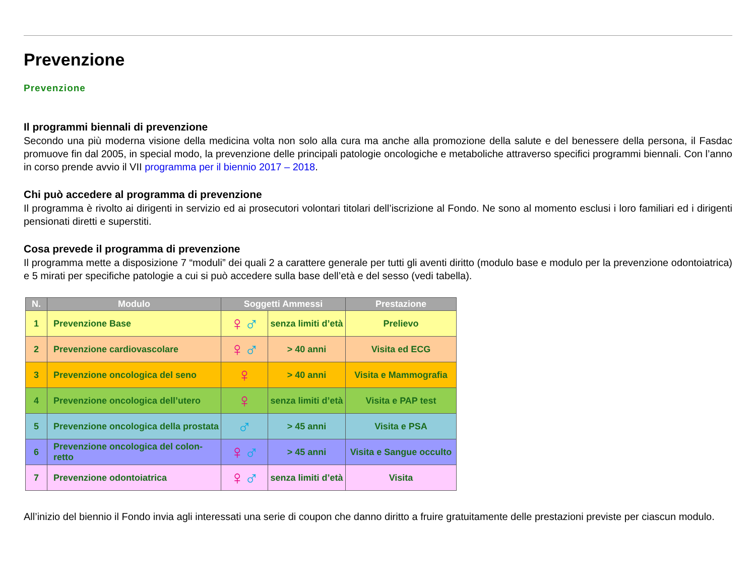Prevenzione
Prevenzione
Il programmi biennali di prevenzione
Secondo una più moderna visione della medicina volta non solo alla cura ma anche alla promozione della salute e del benessere della persona, il Fasdac promuove fin dal 2005, in special modo, la prevenzione delle principali patologie oncologiche e metaboliche attraverso specifici programmi biennali. Con l’anno in corso prende avvio il VII programma per il biennio 2017 – 2018.
Chi può accedere al programma di prevenzione
Il programma è rivolto ai dirigenti in servizio ed ai prosecutori volontari titolari dell’iscrizione al Fondo. Ne sono al momento esclusi i loro familiari ed i dirigenti pensionati diretti e superstiti.
Cosa prevede il programma di prevenzione
Il programma mette a disposizione 7 “moduli” dei quali 2 a carattere generale per tutti gli aventi diritto (modulo base e modulo per la prevenzione odontoiatrica) e 5 mirati per specifiche patologie a cui si può accedere sulla base dell’età e del sesso (vedi tabella).
| N. | Modulo | Soggetti Ammessi | | Prestazione |
| --- | --- | --- | --- | --- |
| 1 | Prevenzione Base | ♀ ♂ | senza limiti d’età | Prelievo |
| 2 | Prevenzione cardiovascolare | ♀ ♂ | > 40 anni | Visita ed ECG |
| 3 | Prevenzione oncologica del seno | ♀ | > 40 anni | Visita e Mammografia |
| 4 | Prevenzione oncologica dell’utero | ♀ | senza limiti d’età | Visita e PAP test |
| 5 | Prevenzione oncologica della prostata | ♂ | > 45 anni | Visita e PSA |
| 6 | Prevenzione oncologica del colon-retto | ♀ ♂ | > 45 anni | Visita e Sangue occulto |
| 7 | Prevenzione odontoiatrica | ♀ ♂ | senza limiti d’età | Visita |
All’inizio del biennio il Fondo invia agli interessati una serie di coupon che danno diritto a fruire gratuitamente delle prestazioni previste per ciascun modulo.